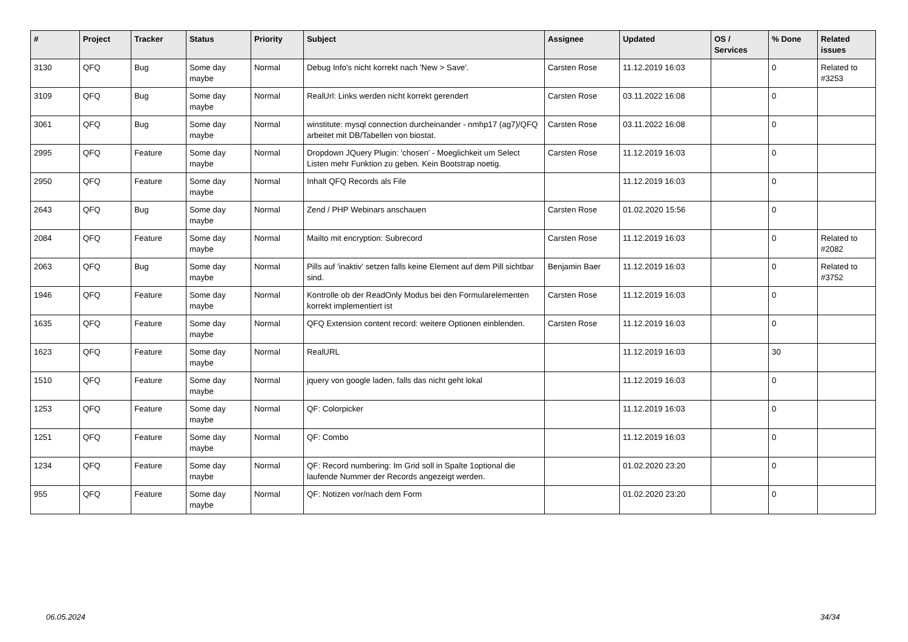| # | Project | Tracker | Status | Priority | Subject | Assignee | Updated | OS / Services | % Done | Related issues |
| --- | --- | --- | --- | --- | --- | --- | --- | --- | --- | --- |
| 3130 | QFQ | Bug | Some day maybe | Normal | Debug Info's nicht korrekt nach 'New > Save'. | Carsten Rose | 11.12.2019 16:03 | | 0 | Related to #3253 |
| 3109 | QFQ | Bug | Some day maybe | Normal | RealUrl: Links werden nicht korrekt gerendert | Carsten Rose | 03.11.2022 16:08 | | 0 | |
| 3061 | QFQ | Bug | Some day maybe | Normal | winstitute: mysql connection durcheinander - nmhp17 (ag7)/QFQ arbeitet mit DB/Tabellen von biostat. | Carsten Rose | 03.11.2022 16:08 | | 0 | |
| 2995 | QFQ | Feature | Some day maybe | Normal | Dropdown JQuery Plugin: 'chosen' - Moeglichkeit um Select Listen mehr Funktion zu geben. Kein Bootstrap noetig. | Carsten Rose | 11.12.2019 16:03 | | 0 | |
| 2950 | QFQ | Feature | Some day maybe | Normal | Inhalt QFQ Records als File | | 11.12.2019 16:03 | | 0 | |
| 2643 | QFQ | Bug | Some day maybe | Normal | Zend / PHP Webinars anschauen | Carsten Rose | 01.02.2020 15:56 | | 0 | |
| 2084 | QFQ | Feature | Some day maybe | Normal | Mailto mit encryption: Subrecord | Carsten Rose | 11.12.2019 16:03 | | 0 | Related to #2082 |
| 2063 | QFQ | Bug | Some day maybe | Normal | Pills auf 'inaktiv' setzen falls keine Element auf dem Pill sichtbar sind. | Benjamin Baer | 11.12.2019 16:03 | | 0 | Related to #3752 |
| 1946 | QFQ | Feature | Some day maybe | Normal | Kontrolle ob der ReadOnly Modus bei den Formularelementen korrekt implementiert ist | Carsten Rose | 11.12.2019 16:03 | | 0 | |
| 1635 | QFQ | Feature | Some day maybe | Normal | QFQ Extension content record: weitere Optionen einblenden. | Carsten Rose | 11.12.2019 16:03 | | 0 | |
| 1623 | QFQ | Feature | Some day maybe | Normal | RealURL | | 11.12.2019 16:03 | | 30 | |
| 1510 | QFQ | Feature | Some day maybe | Normal | jquery von google laden, falls das nicht geht lokal | | 11.12.2019 16:03 | | 0 | |
| 1253 | QFQ | Feature | Some day maybe | Normal | QF: Colorpicker | | 11.12.2019 16:03 | | 0 | |
| 1251 | QFQ | Feature | Some day maybe | Normal | QF: Combo | | 11.12.2019 16:03 | | 0 | |
| 1234 | QFQ | Feature | Some day maybe | Normal | QF: Record numbering: Im Grid soll in Spalte 1optional die laufende Nummer der Records angezeigt werden. | | 01.02.2020 23:20 | | 0 | |
| 955 | QFQ | Feature | Some day maybe | Normal | QF: Notizen vor/nach dem Form | | 01.02.2020 23:20 | | 0 | |
06.05.2024 34/34